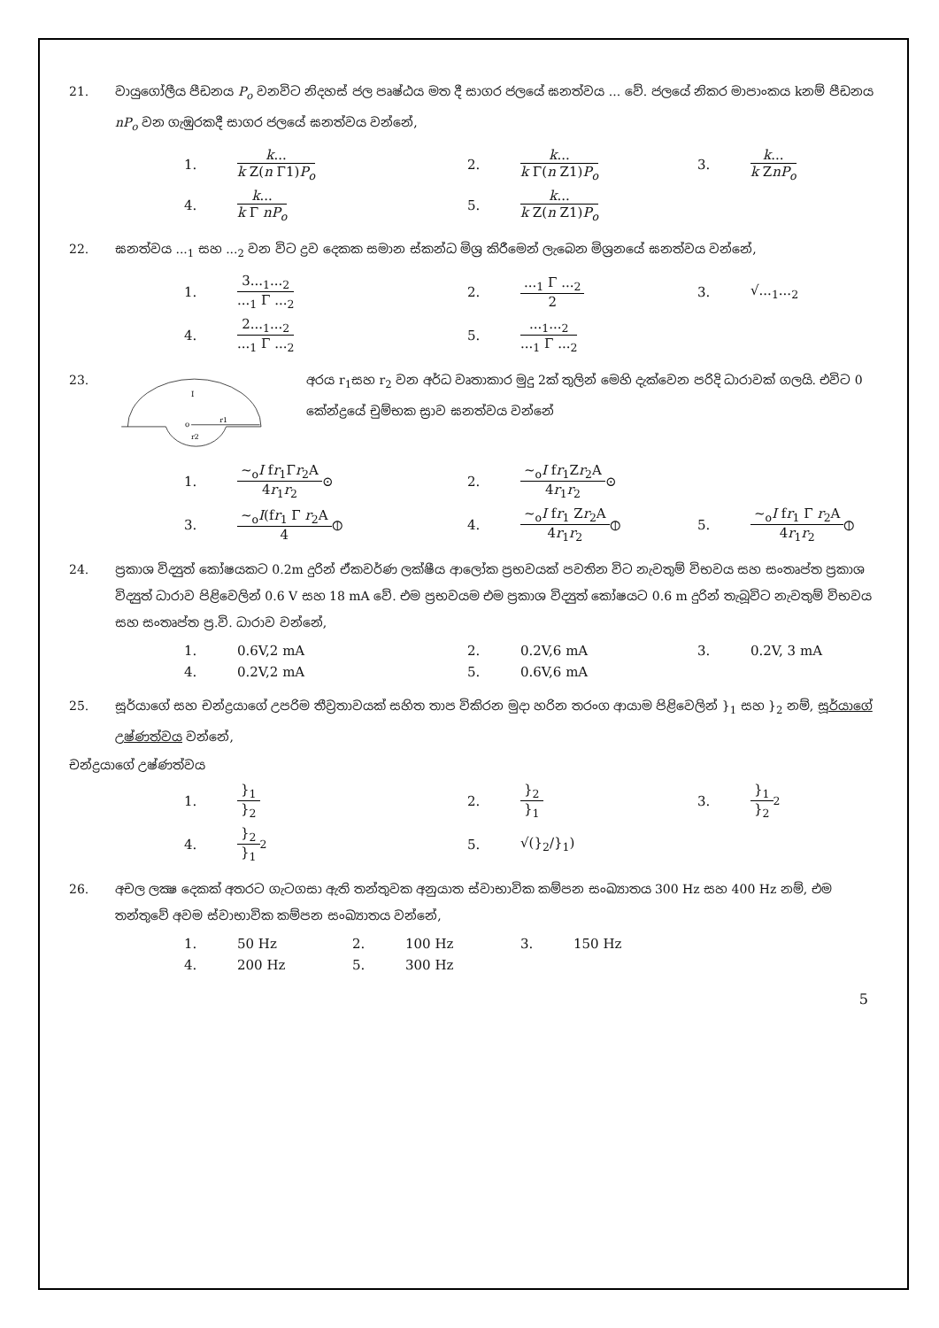21. වායුගෝලීය පීඩනය P<sub>o</sub> වනවිට නිදහස් ජල පෘෂ්ඨය මත දී සාගර ජලයේ ඝනත්වය ... වේ. ජලයේ නිකර මාපාංකය kනම් පීඩනය nP<sub>o</sub> වන ගැඹුරකදී සාගර ජලයේ ඝනත්වය වන්නේ,
1.
k...
k Z(n Γ1)P<sub>o</sub>
2.
k...
k Γ(n Z1)P<sub>o</sub>
3.
k...
k ZnP<sub>o</sub>
4.
k...
k Γ nP<sub>o</sub>
5.
k...
k Z(n Z1)P<sub>o</sub>
22. ඝනත්වය ...<sub>1</sub> සහ ...<sub>2</sub> වන විට ද්‍රව දෙකක සමාන ස්කන්ධ මිශ්‍ර කිරීමෙන් ලැබෙන මිශ්‍රනයේ ඝනත්වය වන්නේ,
1.
3...<sub>1</sub>...<sub>2</sub>
...<sub>1</sub> Γ ...<sub>2</sub>
2.
...<sub>1</sub> Γ ...<sub>2</sub>
2
3. √...<sub>1</sub>...<sub>2</sub>
4.
2...<sub>1</sub>...<sub>2</sub>
...<sub>1</sub> Γ ...<sub>2</sub>
5.
...<sub>1</sub>...<sub>2</sub>
...<sub>1</sub> Γ ...<sub>2</sub>
23.
I
o
r1
r2
අරය r<sub>1</sub>සහ r<sub>2</sub> වන අර්ධ වෘතාකාර මුදු 2ක් තුලින් මෙහි දැක්වෙන පරිදි ධාරාවක් ගලයි. එවිට 0 කේන්ද්‍රයේ චුම්භක ස්‍රාව ඝනත්වය වන්නේ
1.
~<sub>o</sub>I fr<sub>1</sub>Γr<sub>2</sub>A
4r<sub>1</sub>r<sub>2</sub>
⊙
2.
~<sub>o</sub>I fr<sub>1</sub>Zr<sub>2</sub>A
4r<sub>1</sub>r<sub>2</sub>
⊙
3.
~<sub>o</sub>I(fr<sub>1</sub> Γ r<sub>2</sub>A
4
⦶
4.
~<sub>o</sub>I fr<sub>1</sub> Zr<sub>2</sub>A
4r<sub>1</sub>r<sub>2</sub>
⦶
5.
~<sub>o</sub>I fr<sub>1</sub> Γ r<sub>2</sub>A
4r<sub>1</sub>r<sub>2</sub>
⦶
24. ප්‍රකාශ විද්‍යුත් කෝෂයකට 0.2m දුරින් ඒකවර්ණ ලක්ෂීය ආලෝක ප්‍රභවයක් පවතින විට නැවතුම් විභවය සහ සංතෘප්ත ප්‍රකාශ විද්‍යුත් ධාරාව පිළිවෙලින් 0.6 V සහ 18 mA වේ. එම ප්‍රභවයම එම ප්‍රකාශ විද්‍යුත් කෝෂයට 0.6 m දුරින් තැබූවිට නැවතුම් විභවය සහ සංතෘප්ත ප්‍ර.වි. ධාරාව වන්නේ,
1. 0.6V,2 mA
2. 0.2V,6 mA
3. 0.2V, 3 mA
4. 0.2V,2 mA
5. 0.6V,6 mA
25. සූර්යාගේ සහ චන්ද්‍රයාගේ උපරිම තීව්‍රතාවයක් සහිත තාප විකිරන මුදා හරින තරංග ආයාම පිළිවෙලින් }<sub>1</sub> සහ }<sub>2</sub> නම්, සූර්යාගේ උෂ්ණත්වය වන්නේ,
චන්ද්‍රයාගේ උෂ්ණත්වය
1.
}<sub>1</sub>
}<sub>2</sub>
2.
}<sub>2</sub>
}<sub>1</sub>
3.
}<sub>1</sub>
}<sub>2</sub>
<sup>2</sup>
4.
}<sub>2</sub>
}<sub>1</sub>
<sup>2</sup>
5. √(}<sub>2</sub>/}<sub>1</sub>)
26. අචල ලක්‍ෂ දෙකක් අතරට ගැටගසා ඇති තන්තුවක අනුයාත ස්වාභාවික කම්පන සංඛ්‍යාතය 300 Hz සහ 400 Hz නම්, එම තන්තුවේ අවම ස්වාභාවික කම්පන සංඛ්‍යාතය වන්නේ,
1. 50 Hz
2. 100 Hz
3. 150 Hz
4. 200 Hz
5. 300 Hz
5